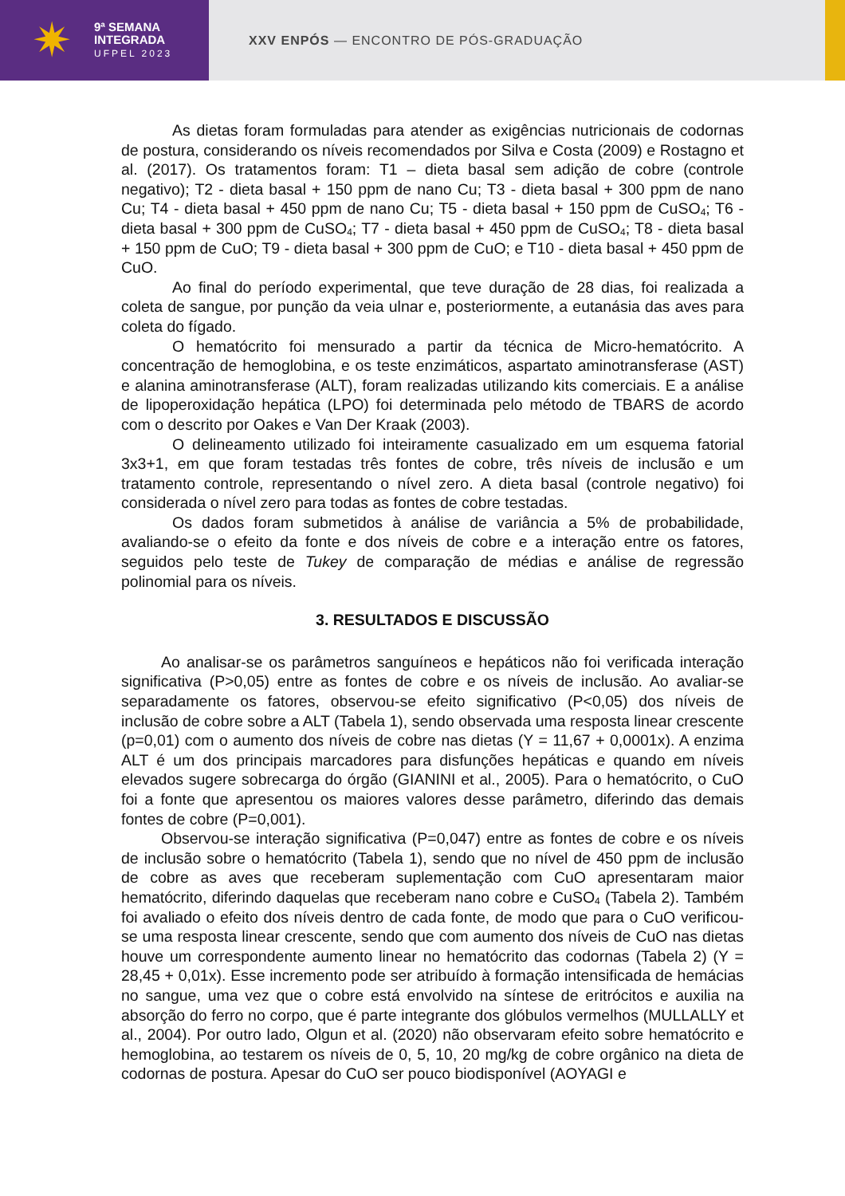✷
9ª SEMANA
INTEGRADA
UFPEL 2023
XXV ENPÓS — ENCONTRO DE PÓS-GRADUAÇÃO
As dietas foram formuladas para atender as exigências nutricionais de codornas de postura, considerando os níveis recomendados por Silva e Costa (2009) e Rostagno et al. (2017). Os tratamentos foram: T1 – dieta basal sem adição de cobre (controle negativo); T2 - dieta basal + 150 ppm de nano Cu; T3 - dieta basal + 300 ppm de nano Cu; T4 - dieta basal + 450 ppm de nano Cu; T5 - dieta basal + 150 ppm de CuSO<sub>4</sub>; T6 - dieta basal + 300 ppm de CuSO<sub>4</sub>; T7 - dieta basal + 450 ppm de CuSO<sub>4</sub>; T8 - dieta basal + 150 ppm de CuO; T9 - dieta basal + 300 ppm de CuO; e T10 - dieta basal + 450 ppm de CuO.
Ao final do período experimental, que teve duração de 28 dias, foi realizada a coleta de sangue, por punção da veia ulnar e, posteriormente, a eutanásia das aves para coleta do fígado.
O hematócrito foi mensurado a partir da técnica de Micro-hematócrito. A concentração de hemoglobina, e os teste enzimáticos, aspartato aminotransferase (AST) e alanina aminotransferase (ALT), foram realizadas utilizando kits comerciais. E a análise de lipoperoxidação hepática (LPO) foi determinada pelo método de TBARS de acordo com o descrito por Oakes e Van Der Kraak (2003).
O delineamento utilizado foi inteiramente casualizado em um esquema fatorial 3x3+1, em que foram testadas três fontes de cobre, três níveis de inclusão e um tratamento controle, representando o nível zero. A dieta basal (controle negativo) foi considerada o nível zero para todas as fontes de cobre testadas.
Os dados foram submetidos à análise de variância a 5% de probabilidade, avaliando-se o efeito da fonte e dos níveis de cobre e a interação entre os fatores, seguidos pelo teste de Tukey de comparação de médias e análise de regressão polinomial para os níveis.
3. RESULTADOS E DISCUSSÃO
Ao analisar-se os parâmetros sanguíneos e hepáticos não foi verificada interação significativa (P>0,05) entre as fontes de cobre e os níveis de inclusão. Ao avaliar-se separadamente os fatores, observou-se efeito significativo (P<0,05) dos níveis de inclusão de cobre sobre a ALT (Tabela 1), sendo observada uma resposta linear crescente (p=0,01) com o aumento dos níveis de cobre nas dietas (Y = 11,67 + 0,0001x). A enzima ALT é um dos principais marcadores para disfunções hepáticas e quando em níveis elevados sugere sobrecarga do órgão (GIANINI et al., 2005). Para o hematócrito, o CuO foi a fonte que apresentou os maiores valores desse parâmetro, diferindo das demais fontes de cobre (P=0,001).
Observou-se interação significativa (P=0,047) entre as fontes de cobre e os níveis de inclusão sobre o hematócrito (Tabela 1), sendo que no nível de 450 ppm de inclusão de cobre as aves que receberam suplementação com CuO apresentaram maior hematócrito, diferindo daquelas que receberam nano cobre e CuSO<sub>4</sub> (Tabela 2). Também foi avaliado o efeito dos níveis dentro de cada fonte, de modo que para o CuO verificou-se uma resposta linear crescente, sendo que com aumento dos níveis de CuO nas dietas houve um correspondente aumento linear no hematócrito das codornas (Tabela 2) (Y = 28,45 + 0,01x). Esse incremento pode ser atribuído à formação intensificada de hemácias no sangue, uma vez que o cobre está envolvido na síntese de eritrócitos e auxilia na absorção do ferro no corpo, que é parte integrante dos glóbulos vermelhos (MULLALLY et al., 2004). Por outro lado, Olgun et al. (2020) não observaram efeito sobre hematócrito e hemoglobina, ao testarem os níveis de 0, 5, 10, 20 mg/kg de cobre orgânico na dieta de codornas de postura. Apesar do CuO ser pouco biodisponível (AOYAGI e